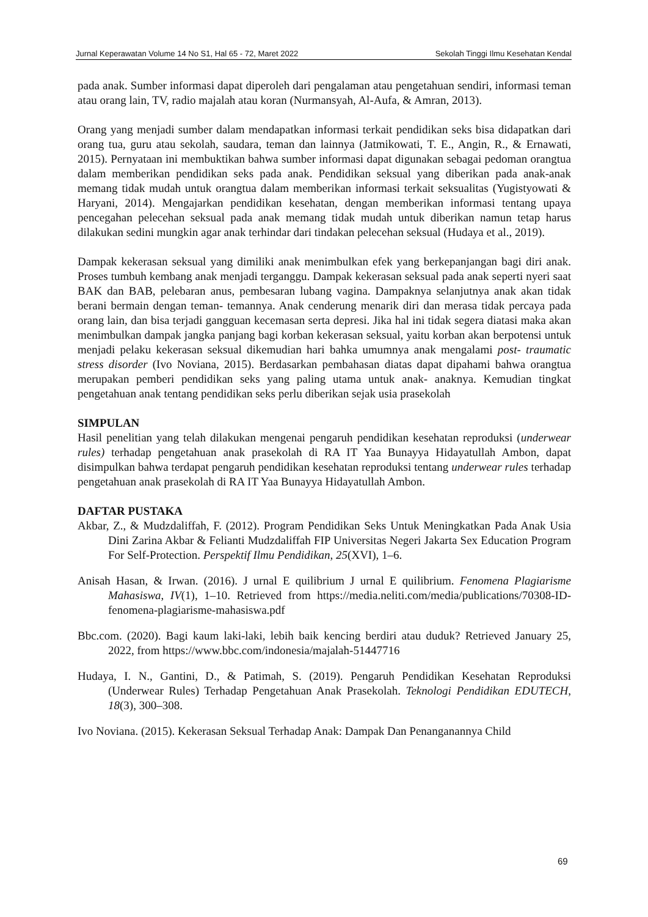Jurnal Keperawatan Volume 14 No S1, Hal 65 - 72, Maret 2022 Sekolah Tinggi Ilmu Kesehatan Kendal
pada anak. Sumber informasi dapat diperoleh dari pengalaman atau pengetahuan sendiri, informasi teman atau orang lain, TV, radio majalah atau koran (Nurmansyah, Al-Aufa, & Amran, 2013).
Orang yang menjadi sumber dalam mendapatkan informasi terkait pendidikan seks bisa didapatkan dari orang tua, guru atau sekolah, saudara, teman dan lainnya (Jatmikowati, T. E., Angin, R., & Ernawati, 2015). Pernyataan ini membuktikan bahwa sumber informasi dapat digunakan sebagai pedoman orangtua dalam memberikan pendidikan seks pada anak. Pendidikan seksual yang diberikan pada anak-anak memang tidak mudah untuk orangtua dalam memberikan informasi terkait seksualitas (Yugistyowati & Haryani, 2014). Mengajarkan pendidikan kesehatan, dengan memberikan informasi tentang upaya pencegahan pelecehan seksual pada anak memang tidak mudah untuk diberikan namun tetap harus dilakukan sedini mungkin agar anak terhindar dari tindakan pelecehan seksual (Hudaya et al., 2019).
Dampak kekerasan seksual yang dimiliki anak menimbulkan efek yang berkepanjangan bagi diri anak. Proses tumbuh kembang anak menjadi terganggu. Dampak kekerasan seksual pada anak seperti nyeri saat BAK dan BAB, pelebaran anus, pembesaran lubang vagina. Dampaknya selanjutnya anak akan tidak berani bermain dengan teman- temannya. Anak cenderung menarik diri dan merasa tidak percaya pada orang lain, dan bisa terjadi gangguan kecemasan serta depresi. Jika hal ini tidak segera diatasi maka akan menimbulkan dampak jangka panjang bagi korban kekerasan seksual, yaitu korban akan berpotensi untuk menjadi pelaku kekerasan seksual dikemudian hari bahka umumnya anak mengalami post- traumatic stress disorder (Ivo Noviana, 2015). Berdasarkan pembahasan diatas dapat dipahami bahwa orangtua merupakan pemberi pendidikan seks yang paling utama untuk anak- anaknya. Kemudian tingkat pengetahuan anak tentang pendidikan seks perlu diberikan sejak usia prasekolah
SIMPULAN
Hasil penelitian yang telah dilakukan mengenai pengaruh pendidikan kesehatan reproduksi (underwear rules) terhadap pengetahuan anak prasekolah di RA IT Yaa Bunayya Hidayatullah Ambon, dapat disimpulkan bahwa terdapat pengaruh pendidikan kesehatan reproduksi tentang underwear rules terhadap pengetahuan anak prasekolah di RA IT Yaa Bunayya Hidayatullah Ambon.
DAFTAR PUSTAKA
Akbar, Z., & Mudzdaliffah, F. (2012). Program Pendidikan Seks Untuk Meningkatkan Pada Anak Usia Dini Zarina Akbar & Felianti Mudzdaliffah FIP Universitas Negeri Jakarta Sex Education Program For Self-Protection. Perspektif Ilmu Pendidikan, 25(XVI), 1–6.
Anisah Hasan, & Irwan. (2016). J urnal E quilibrium J urnal E quilibrium. Fenomena Plagiarisme Mahasiswa, IV(1), 1–10. Retrieved from https://media.neliti.com/media/publications/70308-ID-fenomena-plagiarisme-mahasiswa.pdf
Bbc.com. (2020). Bagi kaum laki-laki, lebih baik kencing berdiri atau duduk? Retrieved January 25, 2022, from https://www.bbc.com/indonesia/majalah-51447716
Hudaya, I. N., Gantini, D., & Patimah, S. (2019). Pengaruh Pendidikan Kesehatan Reproduksi (Underwear Rules) Terhadap Pengetahuan Anak Prasekolah. Teknologi Pendidikan EDUTECH, 18(3), 300–308.
Ivo Noviana. (2015). Kekerasan Seksual Terhadap Anak: Dampak Dan Penanganannya Child
69